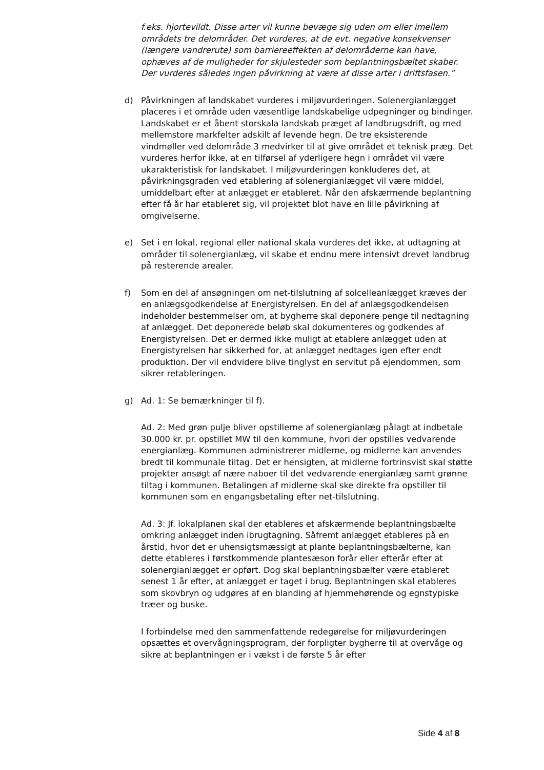f.eks. hjortevildt. Disse arter vil kunne bevæge sig uden om eller imellem områdets tre delområder. Det vurderes, at de evt. negative konsekvenser (længere vandrerute) som barriereeffekten af delområderne kan have, ophæves af de muligheder for skjulesteder som beplantningsbæltet skaber. Der vurderes således ingen påvirkning at være af disse arter i driftsfasen.”
d) Påvirkningen af landskabet vurderes i miljøvurderingen. Solenergianlægget placeres i et område uden væsentlige landskabelige udpegninger og bindinger. Landskabet er et åbent storskala landskab præget af landbrugsdrift, og med mellemstore markfelter adskilt af levende hegn. De tre eksisterende vindmøller ved delområde 3 medvirker til at give området et teknisk præg. Det vurderes herfor ikke, at en tilførsel af yderligere hegn i området vil være ukarakteristisk for landskabet. I miljøvurderingen konkluderes det, at påvirkningsgraden ved etablering af solenergianlægget vil være middel, umiddelbart efter at anlægget er etableret. Når den afskærmende beplantning efter få år har etableret sig, vil projektet blot have en lille påvirkning af omgivelserne.
e) Set i en lokal, regional eller national skala vurderes det ikke, at udtagning at områder til solenergianlæg, vil skabe et endnu mere intensivt drevet landbrug på resterende arealer.
f) Som en del af ansøgningen om net-tilslutning af solcelleanlægget kræves der en anlægsgodkendelse af Energistyrelsen. En del af anlægsgodkendelsen indeholder bestemmelser om, at bygherre skal deponere penge til nedtagning af anlægget. Det deponerede beløb skal dokumenteres og godkendes af Energistyrelsen. Det er dermed ikke muligt at etablere anlægget uden at Energistyrelsen har sikkerhed for, at anlægget nedtages igen efter endt produktion. Der vil endvidere blive tinglyst en servitut på ejendommen, som sikrer retableringen.
g) Ad. 1: Se bemærkninger til f).
Ad. 2: Med grøn pulje bliver opstillerne af solenergianlæg pålagt at indbetale 30.000 kr. pr. opstillet MW til den kommune, hvori der opstilles vedvarende energianlæg. Kommunen administrerer midlerne, og midlerne kan anvendes bredt til kommunale tiltag. Det er hensigten, at midlerne fortrinsvist skal støtte projekter ansøgt af nære naboer til det vedvarende energianlæg samt grønne tiltag i kommunen. Betalingen af midlerne skal ske direkte fra opstiller til kommunen som en engangsbetaling efter net-tilslutning.
Ad. 3: Jf. lokalplanen skal der etableres et afskærmende beplantningsbælte omkring anlægget inden ibrugtagning. Såfremt anlægget etableres på en årstid, hvor det er uhensigtsmæssigt at plante beplantningsbælterne, kan dette etableres i førstkommende plantesæson forår eller efterår efter at solenergianlægget er opført. Dog skal beplantningsbælter være etableret senest 1 år efter, at anlægget er taget i brug. Beplantningen skal etableres som skovbryn og udgøres af en blanding af hjemmehørende og egnstypiske træer og buske.
I forbindelse med den sammenfattende redegørelse for miljøvurderingen opsættes et overvågningsprogram, der forpligter bygherre til at overvåge og sikre at beplantningen er i vækst i de første 5 år efter
Side 4 af 8